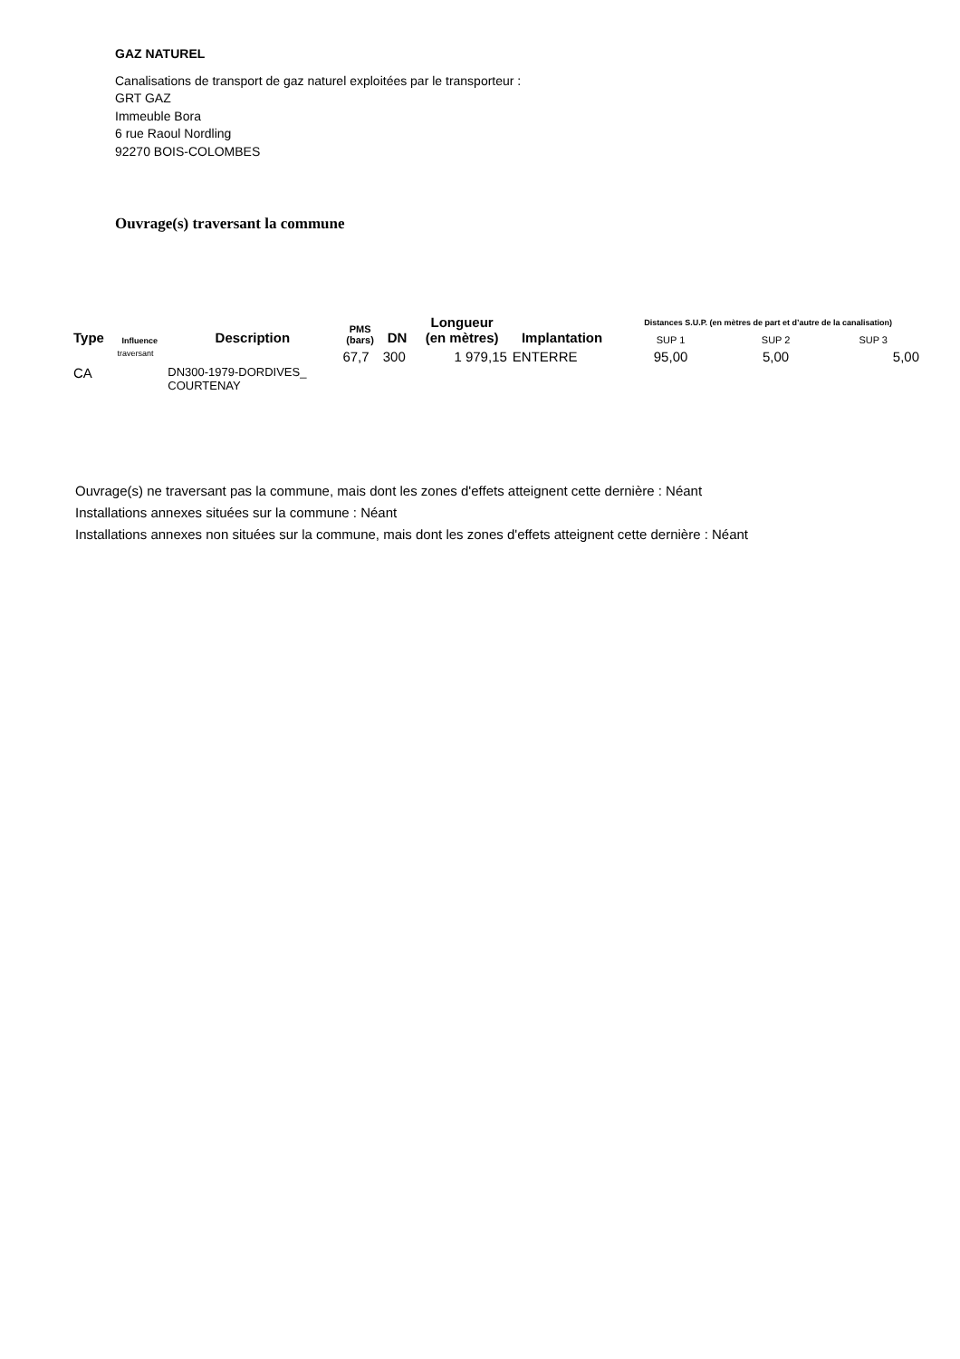GAZ NATUREL
Canalisations de transport de gaz naturel exploitées par le transporteur :
GRT GAZ
Immeuble Bora
6 rue Raoul Nordling
92270 BOIS-COLOMBES
Ouvrage(s) traversant la commune
| Type | Influence | Description | PMS (bars) | DN | Longueur (en mètres) | Implantation | Distances S.U.P. (en mètres de part et d’autre de la canalisation) | | |
| --- | --- | --- | --- | --- | --- | --- | --- | --- | --- |
| | | | | | | | SUP 1 | SUP 2 | SUP 3 |
| CA | traversant | DN300-1979-DORDIVES_ COURTENAY | 67,7 | 300 | 1 979,15 | ENTERRE | 95,00 | 5,00 | 5,00 |
Ouvrage(s) ne traversant pas la commune, mais dont les zones d'effets atteignent cette dernière : Néant
Installations annexes situées sur la commune : Néant
Installations annexes non situées sur la commune, mais dont les zones d'effets atteignent cette dernière : Néant